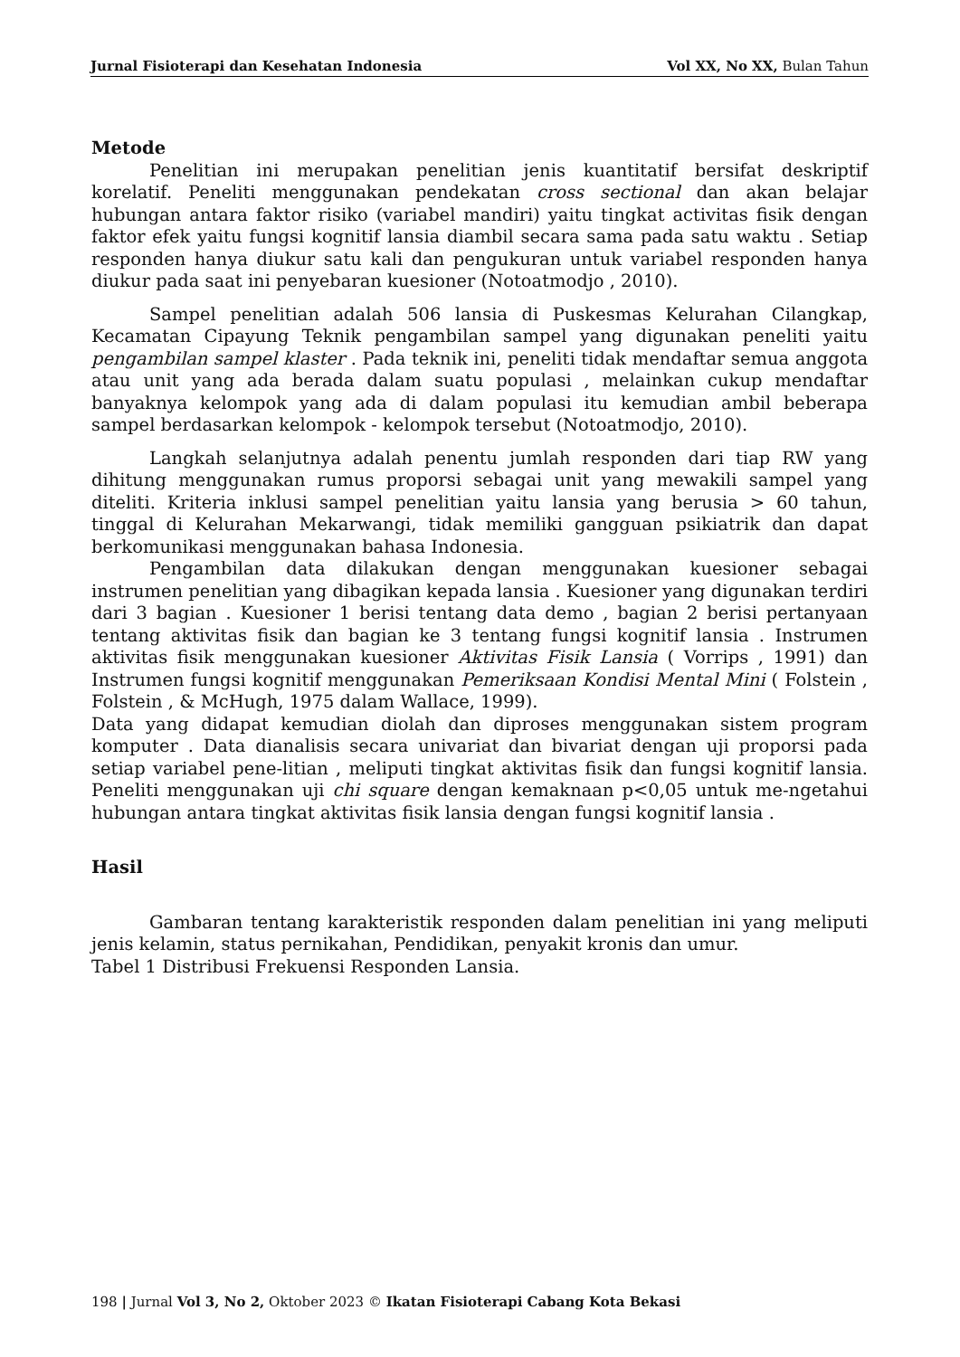Jurnal Fisioterapi dan Kesehatan Indonesia Vol XX, No XX, Bulan Tahun
Metode
Penelitian ini merupakan penelitian jenis kuantitatif bersifat deskriptif korelatif. Peneliti menggunakan pendekatan cross sectional dan akan belajar hubungan antara faktor risiko (variabel mandiri) yaitu tingkat activitas fisik dengan faktor efek yaitu fungsi kognitif lansia diambil secara sama pada satu waktu . Setiap responden hanya diukur satu kali dan pengukuran untuk variabel responden hanya diukur pada saat ini penyebaran kuesioner (Notoatmodjo , 2010).
Sampel penelitian adalah 506 lansia di Puskesmas Kelurahan Cilangkap, Kecamatan Cipayung Teknik pengambilan sampel yang digunakan peneliti yaitu pengambilan sampel klaster . Pada teknik ini, peneliti tidak mendaftar semua anggota atau unit yang ada berada dalam suatu populasi , melainkan cukup mendaftar banyaknya kelompok yang ada di dalam populasi itu kemudian ambil beberapa sampel berdasarkan kelompok - kelompok tersebut (Notoatmodjo, 2010).
Langkah selanjutnya adalah penentu jumlah responden dari tiap RW yang dihitung menggunakan rumus proporsi sebagai unit yang mewakili sampel yang diteliti. Kriteria inklusi sampel penelitian yaitu lansia yang berusia > 60 tahun, tinggal di Kelurahan Mekarwangi, tidak memiliki gangguan psikiatrik dan dapat berkomunikasi menggunakan bahasa Indonesia.
Pengambilan data dilakukan dengan menggunakan kuesioner sebagai instrumen penelitian yang dibagikan kepada lansia . Kuesioner yang digunakan terdiri dari 3 bagian . Kuesioner 1 berisi tentang data demo , bagian 2 berisi pertanyaan tentang aktivitas fisik dan bagian ke 3 tentang fungsi kognitif lansia . Instrumen aktivitas fisik menggunakan kuesioner Aktivitas Fisik Lansia ( Vorrips , 1991) dan Instrumen fungsi kognitif menggunakan Pemeriksaan Kondisi Mental Mini ( Folstein , Folstein , & McHugh, 1975 dalam Wallace, 1999).
Data yang didapat kemudian diolah dan diproses menggunakan sistem program komputer . Data dianalisis secara univariat dan bivariat dengan uji proporsi pada setiap variabel pene-litian , meliputi tingkat aktivitas fisik dan fungsi kognitif lansia. Peneliti menggunakan uji chi square dengan kemaknaan p<0,05 untuk me-ngetahui hubungan antara tingkat aktivitas fisik lansia dengan fungsi kognitif lansia .
Hasil
Gambaran tentang karakteristik responden dalam penelitian ini yang meliputi jenis kelamin, status pernikahan, Pendidikan, penyakit kronis dan umur.
Tabel 1 Distribusi Frekuensi Responden Lansia.
198 | Jurnal Vol 3, No 2, Oktober 2023 © Ikatan Fisioterapi Cabang Kota Bekasi